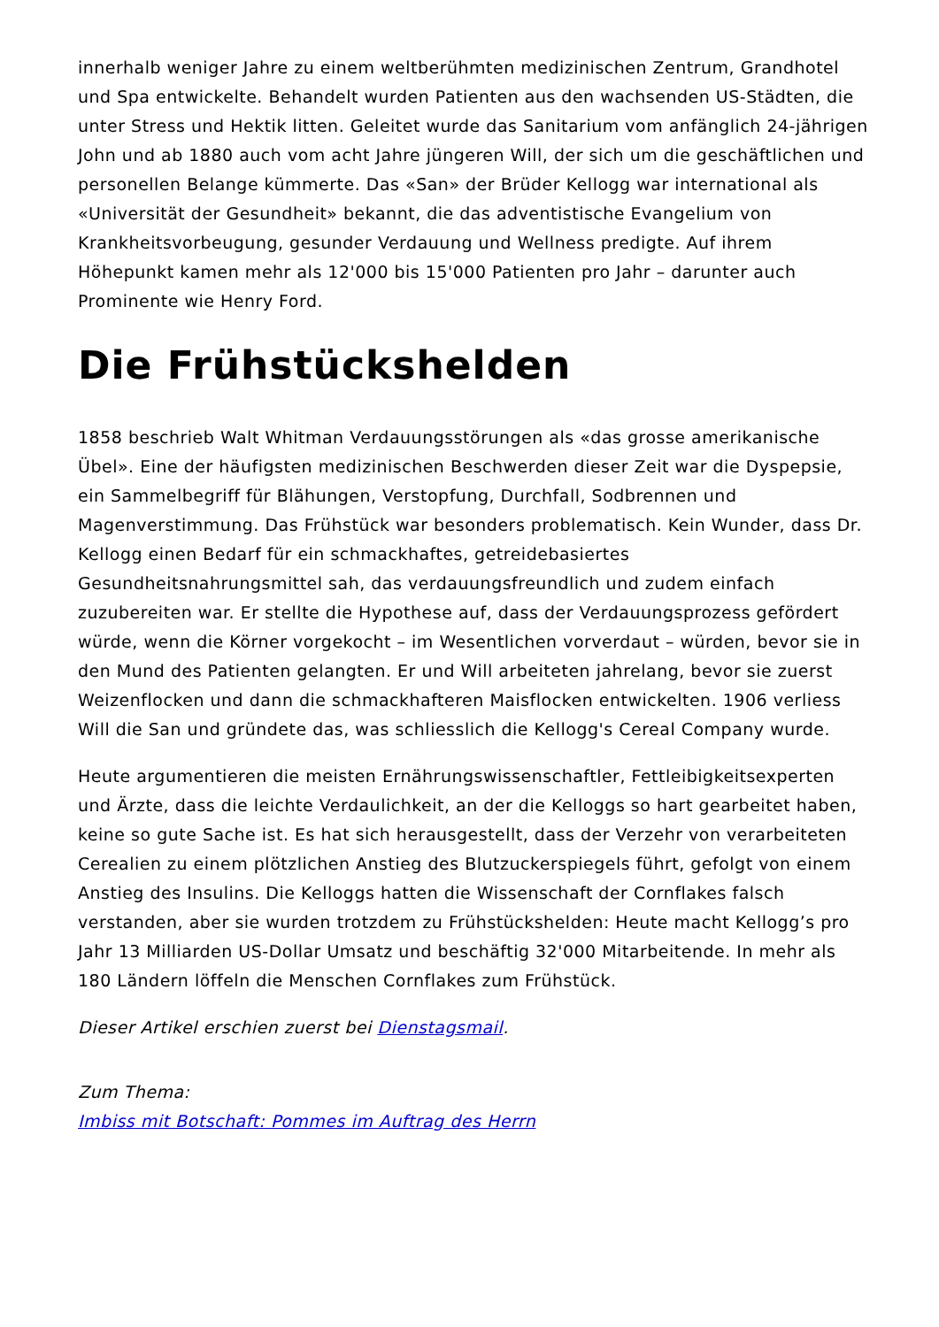innerhalb weniger Jahre zu einem weltberühmten medizinischen Zentrum, Grandhotel und Spa entwickelte. Behandelt wurden Patienten aus den wachsenden US-Städten, die unter Stress und Hektik litten. Geleitet wurde das Sanitarium vom anfänglich 24-jährigen John und ab 1880 auch vom acht Jahre jüngeren Will, der sich um die geschäftlichen und personellen Belange kümmerte. Das «San» der Brüder Kellogg war international als «Universität der Gesundheit» bekannt, die das adventistische Evangelium von Krankheitsvorbeugung, gesunder Verdauung und Wellness predigte. Auf ihrem Höhepunkt kamen mehr als 12'000 bis 15'000 Patienten pro Jahr – darunter auch Prominente wie Henry Ford.
Die Frühstückshelden
1858 beschrieb Walt Whitman Verdauungsstörungen als «das grosse amerikanische Übel». Eine der häufigsten medizinischen Beschwerden dieser Zeit war die Dyspepsie, ein Sammelbegriff für Blähungen, Verstopfung, Durchfall, Sodbrennen und Magenverstimmung. Das Frühstück war besonders problematisch. Kein Wunder, dass Dr. Kellogg einen Bedarf für ein schmackhaftes, getreidebasiertes Gesundheitsnahrungsmittel sah, das verdauungsfreundlich und zudem einfach zuzubereiten war. Er stellte die Hypothese auf, dass der Verdauungsprozess gefördert würde, wenn die Körner vorgekocht – im Wesentlichen vorverdaut – würden, bevor sie in den Mund des Patienten gelangten. Er und Will arbeiteten jahrelang, bevor sie zuerst Weizenflocken und dann die schmackhafteren Maisflocken entwickelten. 1906 verliess Will die San und gründete das, was schliesslich die Kellogg's Cereal Company wurde.
Heute argumentieren die meisten Ernährungswissenschaftler, Fettleibigkeitsexperten und Ärzte, dass die leichte Verdaulichkeit, an der die Kelloggs so hart gearbeitet haben, keine so gute Sache ist. Es hat sich herausgestellt, dass der Verzehr von verarbeiteten Cerealien zu einem plötzlichen Anstieg des Blutzuckerspiegels führt, gefolgt von einem Anstieg des Insulins. Die Kelloggs hatten die Wissenschaft der Cornflakes falsch verstanden, aber sie wurden trotzdem zu Frühstückshelden: Heute macht Kellogg’s pro Jahr 13 Milliarden US-Dollar Umsatz und beschäftig 32'000 Mitarbeitende. In mehr als 180 Ländern löffeln die Menschen Cornflakes zum Frühstück.
Dieser Artikel erschien zuerst bei Dienstagsmail.
Zum Thema:
Imbiss mit Botschaft: Pommes im Auftrag des Herrn